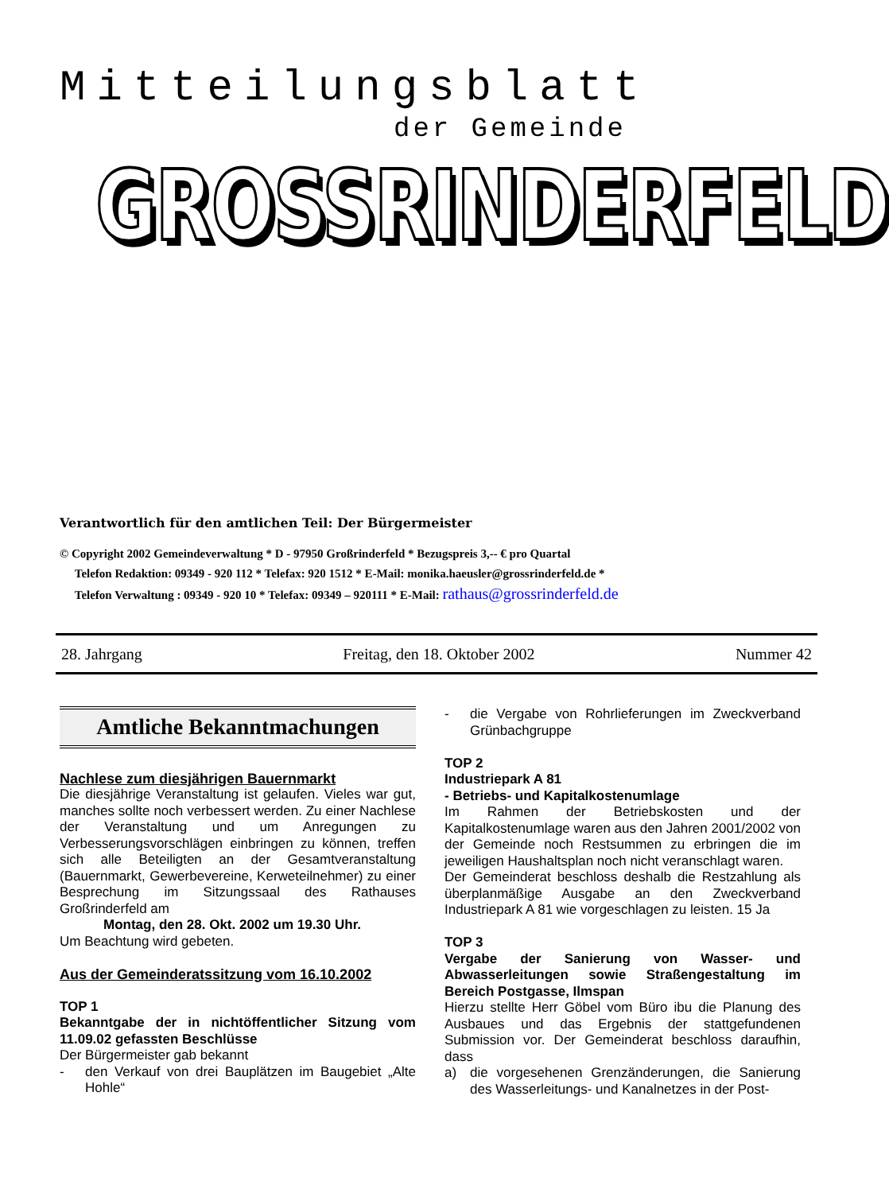Mitteilungsblatt
der Gemeinde
GROSSRINDERFELD
Verantwortlich für den amtlichen Teil: Der Bürgermeister
© Copyright 2002 Gemeindeverwaltung * D - 97950 Großrinderfeld * Bezugspreis 3,-- € pro Quartal
Telefon Redaktion: 09349 - 920 112 * Telefax: 920 1512 * E-Mail: monika.haeusler@grossrinderfeld.de *
Telefon Verwaltung : 09349 - 920 10 * Telefax: 09349 – 920111 * E-Mail: rathaus@grossrinderfeld.de
28. Jahrgang Freitag, den 18. Oktober 2002 Nummer 42
Amtliche Bekanntmachungen
Nachlese zum diesjährigen Bauernmarkt
Die diesjährige Veranstaltung ist gelaufen. Vieles war gut, manches sollte noch verbessert werden. Zu einer Nachlese der Veranstaltung und um Anregungen zu Verbesserungsvorschlägen einbringen zu können, treffen sich alle Beteiligten an der Gesamtveranstaltung (Bauernmarkt, Gewerbevereine, Kerweteilnehmer) zu einer Besprechung im Sitzungssaal des Rathauses Großrinderfeld am
Montag, den 28. Okt. 2002 um 19.30 Uhr.
Um Beachtung wird gebeten.
Aus der Gemeinderatssitzung vom 16.10.2002
TOP 1
Bekanntgabe der in nichtöffentlicher Sitzung vom 11.09.02 gefassten Beschlüsse
Der Bürgermeister gab bekannt
- den Verkauf von drei Bauplätzen im Baugebiet „Alte Hohle“
- die Vergabe von Rohrlieferungen im Zweckverband Grünbachgruppe
TOP 2
Industriepark A 81
- Betriebs- und Kapitalkostenumlage
Im Rahmen der Betriebskosten und der Kapitalkostenumlage waren aus den Jahren 2001/2002 von der Gemeinde noch Restsummen zu erbringen die im jeweiligen Haushaltsplan noch nicht veranschlagt waren.
Der Gemeinderat beschloss deshalb die Restzahlung als überplanmäßige Ausgabe an den Zweckverband Industriepark A 81 wie vorgeschlagen zu leisten. 15 Ja
TOP 3
Vergabe der Sanierung von Wasser- und Abwasserleitungen sowie Straßengestaltung im Bereich Postgasse, Ilmspan
Hierzu stellte Herr Göbel vom Büro ibu die Planung des Ausbaues und das Ergebnis der stattgefundenen Submission vor. Der Gemeinderat beschloss daraufhin, dass
a) die vorgesehenen Grenzänderungen, die Sanierung des Wasserleitungs- und Kanalnetzes in der Post-